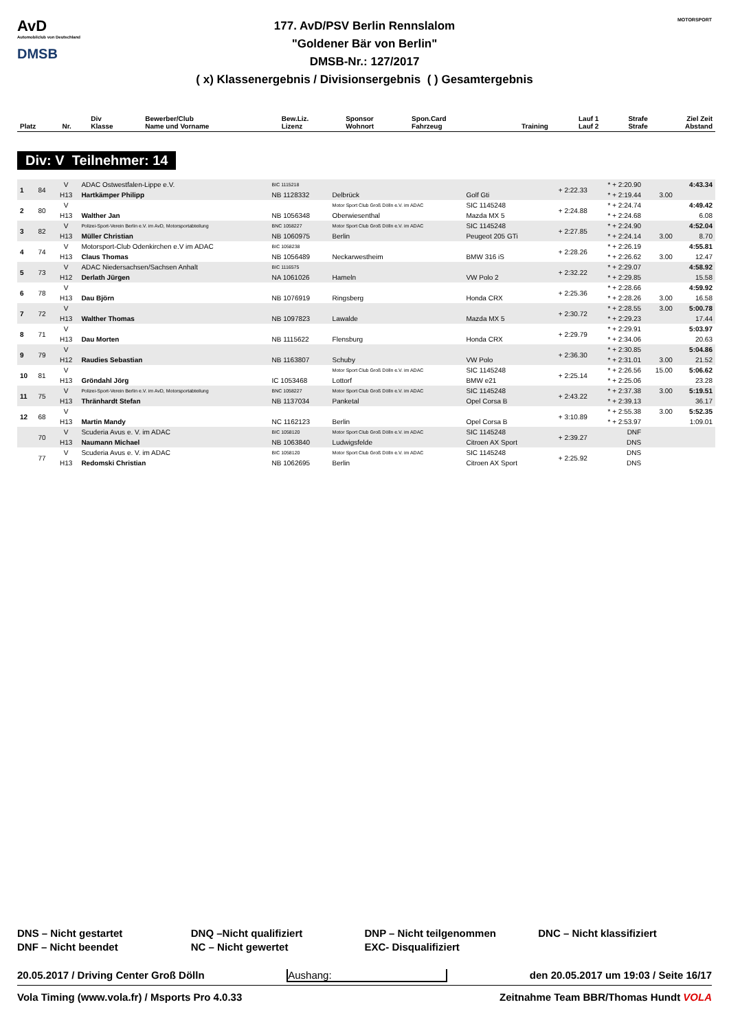AvD
Automobilclub von Deutschland
DMSB
177. AvD/PSV Berlin Rennslalom
"Goldener Bär von Berlin"
DMSB-Nr.: 127/2017
( x) Klassenergebnis / Divisionsergebnis ( ) Gesamtergebnis
MOTORSPORT
| Platz | Nr. | Div Klasse | Bewerber/Club Name und Vorname | Bew.Liz. Lizenz | Sponsor Wohnort | Spon.Card Fahrzeug | Training | Lauf 1 Lauf 2 | Strafe Strafe | Ziel Zeit Abstand |
| --- | --- | --- | --- | --- | --- | --- | --- | --- | --- | --- |
Div: V Teilnehmer: 14
| 1 | 84 | V | ADAC Ostwestfalen-Lippe e.V. | BIC 1115218 | | | + 2:22.33 | * + 2:20.90 | | 4:43.34 |
| | | H13 | Hartkämper Philipp | NB 1128332 | Delbrück | Golf Gti | | * + 2:19.44 | 3.00 | |
| 2 | 80 | V | | | Motor Sport Club Groß Dölln e.V. im ADAC | SIC 1145248 | + 2:24.88 | * + 2:24.74 | | 4:49.42 |
| | | H13 | Walther Jan | NB 1056348 | Oberwiesenthal | Mazda MX 5 | | * + 2:24.68 | | 6.08 |
| 3 | 82 | V | Polizei-Sport-Verein Berlin e.V. im AvD, Motorsportabteilung | BNC 1058227 | Motor Sport Club Groß Dölln e.V. im ADAC | SIC 1145248 | + 2:27.85 | * + 2:24.90 | | 4:52.04 |
| | | H13 | Müller Christian | NB 1060975 | Berlin | Peugeot 205 GTi | | * + 2:24.14 | 3.00 | 8.70 |
| 4 | 74 | V | Motorsport-Club Odenkirchen e.V im ADAC | BIC 1058238 | | | + 2:28.26 | * + 2:26.19 | | 4:55.81 |
| | | H13 | Claus Thomas | NB 1056489 | Neckarwestheim | BMW 316 iS | | * + 2:26.62 | 3.00 | 12.47 |
| 5 | 73 | V | ADAC Niedersachsen/Sachsen Anhalt | BIC 1116575 | | | + 2:32.22 | * + 2:29.07 | | 4:58.92 |
| | | H12 | Derlath Jürgen | NA 1061026 | Hameln | VW Polo 2 | | * + 2:29.85 | | 15.58 |
| 6 | 78 | V | | | | | + 2:25.36 | * + 2:28.66 | | 4:59.92 |
| | | H13 | Dau Björn | NB 1076919 | Ringsberg | Honda CRX | | * + 2:28.26 | 3.00 | 16.58 |
| 7 | 72 | V | | | | | + 2:30.72 | * + 2:28.55 | 3.00 | 5:00.78 |
| | | H13 | Walther Thomas | NB 1097823 | Lawalde | Mazda MX 5 | | * + 2:29.23 | | 17.44 |
| 8 | 71 | V | | | | | + 2:29.79 | * + 2:29.91 | | 5:03.97 |
| | | H13 | Dau Morten | NB 1115622 | Flensburg | Honda CRX | | * + 2:34.06 | | 20.63 |
| 9 | 79 | V | | | | | + 2:36.30 | * + 2:30.85 | | 5:04.86 |
| | | H12 | Raudies Sebastian | NB 1163807 | Schuby | VW Polo | | * + 2:31.01 | 3.00 | 21.52 |
| 10 | 81 | V | | | Motor Sport Club Groß Dölln e.V. im ADAC | SIC 1145248 | + 2:25.14 | * + 2:26.56 | 15.00 | 5:06.62 |
| | | H13 | Gröndahl Jörg | IC 1053468 | Lottorf | BMW e21 | | * + 2:25.06 | | 23.28 |
| 11 | 75 | V | Polizei-Sport-Verein Berlin e.V. im AvD, Motorsportabteilung | BNC 1058227 | Motor Sport Club Groß Dölln e.V. im ADAC | SIC 1145248 | + 2:43.22 | * + 2:37.38 | 3.00 | 5:19.51 |
| | | H13 | Thränhardt Stefan | NB 1137034 | Panketal | Opel Corsa B | | * + 2:39.13 | | 36.17 |
| 12 | 68 | V | | | | | + 3:10.89 | * + 2:55.38 | 3.00 | 5:52.35 |
| | | H13 | Martin Mandy | NC 1162123 | Berlin | Opel Corsa B | | * + 2:53.97 | | 1:09.01 |
| | 70 | V | Scuderia Avus e. V. im ADAC | BIC 1058120 | Motor Sport Club Groß Dölln e.V. im ADAC | SIC 1145248 | + 2:39.27 | DNF | | |
| | | H13 | Naumann Michael | NB 1063840 | Ludwigsfelde | Citroen AX Sport | | DNS | | |
| | 77 | V | Scuderia Avus e. V. im ADAC | BIC 1058120 | Motor Sport Club Groß Dölln e.V. im ADAC | SIC 1145248 | + 2:25.92 | DNS | | |
| | | H13 | Redomski Christian | NB 1062695 | Berlin | Citroen AX Sport | | DNS | | |
DNS – Nicht gestartet
DNF – Nicht beendet
DNQ –Nicht qualifiziert
NC – Nicht gewertet
DNP – Nicht teilgenommen
EXC- Disqualifiziert
DNC – Nicht klassifiziert
20.05.2017 / Driving Center Groß Dölln Aushang: den 20.05.2017 um 19:03 / Seite 16/17
Vola Timing (www.vola.fr) / Msports Pro 4.0.33 Zeitnahme Team BBR/Thomas Hundt VOLA